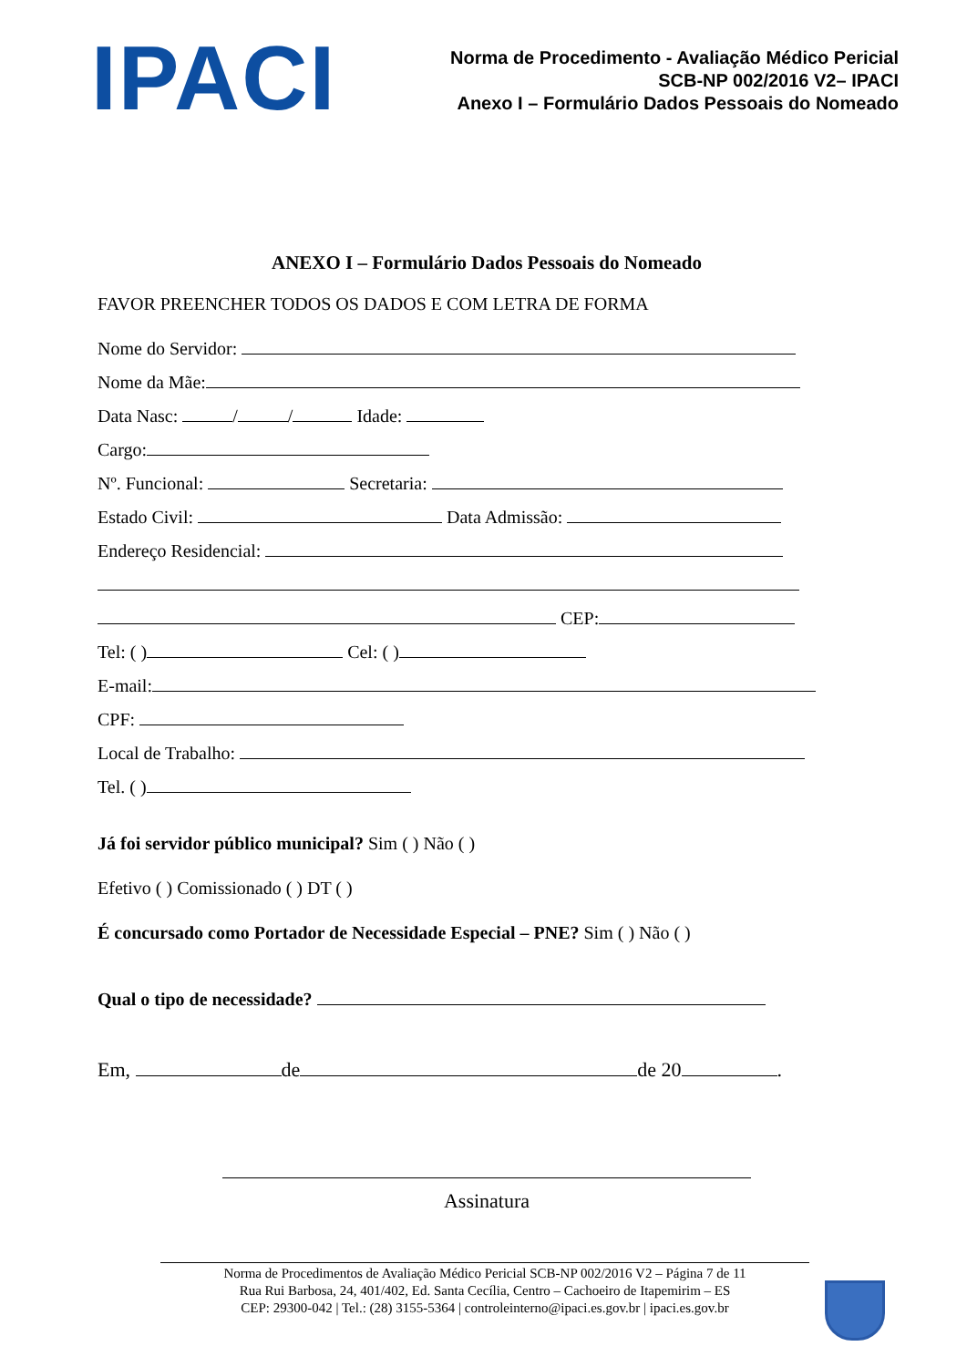IPACI
Norma de Procedimento - Avaliação Médico Pericial
SCB-NP 002/2016 V2– IPACI
Anexo I – Formulário Dados Pessoais do Nomeado
ANEXO I – Formulário Dados Pessoais do Nomeado
FAVOR PREENCHER TODOS OS DADOS E COM LETRA DE FORMA
Nome do Servidor:
Nome da Mãe:
Data Nasc: / / Idade:
Cargo:
Nº. Funcional: Secretaria:
Estado Civil: Data Admissão:
Endereço Residencial:
CEP:
Tel: ( ) Cel: ( )
E-mail:
CPF:
Local de Trabalho:
Tel. ( )
Já foi servidor público municipal? Sim ( ) Não ( )
Efetivo ( ) Comissionado ( ) DT ( )
É concursado como Portador de Necessidade Especial – PNE? Sim ( ) Não ( )
Qual o tipo de necessidade?
Em, de de 20 .
Assinatura
Norma de Procedimentos de Avaliação Médico Pericial SCB-NP 002/2016 V2 – Página 7 de 11
Rua Rui Barbosa, 24, 401/402, Ed. Santa Cecília, Centro – Cachoeiro de Itapemirim – ES
CEP: 29300-042 | Tel.: (28) 3155-5364 | controleinterno@ipaci.es.gov.br | ipaci.es.gov.br